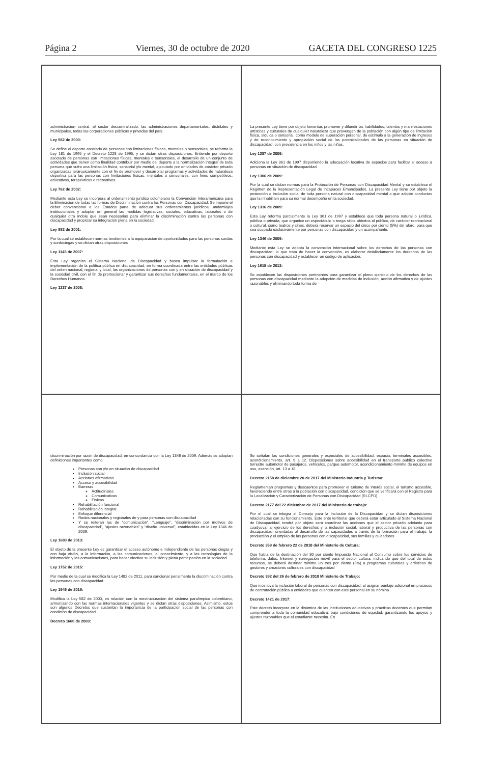Página 2 Viernes, 30 de octubre de 2020 GACETA DEL CONGRESO 1225
administración central, el sector descentralizado, las administraciones departamentales, distritales y municipales, todas las corporaciones públicas y privadas del país.
Ley 582 de 2000:
Se define el deporte asociado de personas con limitaciones físicas, mentales o sensoriales, se reforma la Ley 181 de 1995 y el Decreto 1228 de 1995, y se dictan otras disposiciones. Entiende por deporte asociado de personas con limitaciones físicas, mentales o sensoriales, el desarrollo de un conjunto de actividades que tienen como finalidad contribuir por medio del deporte a la normalización integral de toda persona que sufra una limitación física, sensorial y/o mental, ejecutado por entidades de carácter privado organizadas jerárquicamente con el fin de promover y desarrollar programas y actividades de naturaleza deportiva para las personas con limitaciones físicas, mentales o sensoriales, con fines competitivos, educativos, terapéuticos o recreativos.
Ley 762 de 2002:
Mediante esta Ley se incorpora al ordenamiento jurídico colombiano la Convención Interamericana para la Eliminación de todas las formas de Discriminación contra las Personas con Discapacidad. Se impone el deber convencional a los Estados parte de adecuar sus ordenamientos jurídicos, andamiajes institucionales y adoptar en general las medidas legislativas, sociales, educativas, laborales o de cualquier otra índole que sean necesarias para eliminar la discriminación contra las personas con discapacidad y propiciar su integración plena en la sociedad.
Ley 982 de 2001:
Por la cual se establecen normas tendientes a la equiparación de oportunidades para las personas sordas y sordociegas y se dictan otras disposiciones
Ley 1145 de 2007:
Esta Ley organiza el Sistema Nacional de Discapacidad y busca impulsar la formulación e implementación de la política pública en discapacidad, en forma coordinada entre las entidades públicas del orden nacional, regional y local, las organizaciones de personas con y en situación de discapacidad y la sociedad civil, con el fin de promocionar y garantizar sus derechos fundamentales, en el marco de los Derechos Humanos.
Ley 1237 de 2008:
La presente Ley tiene por objeto fomentar, promover y difundir las habilidades, talentos y manifestaciones artísticas y culturales de cualquier naturaleza que provengan de la población con algún tipo de limitación física, síquica o sensorial, como modelo de superación personal, de estímulo a la generación de ingresos y de reconocimiento y apropiación social de las potencialidades de las personas en situación de discapacidad, con prevalencia en los niños y las niñas.
Ley 1287 de 2009:
Adiciona la Ley 361 de 1997 disponiendo la adecuación locativa de espacios para facilitar el acceso a personas en situación de discapacidad.
Ley 1306 de 2009:
Por la cual se dictan normas para la Protección de Personas con Discapacidad Mental y se establece el Régimen de la Representación Legal de Incapaces Emancipados. La presente Ley tiene por objeto la protección e inclusión social de toda persona natural con discapacidad mental o que adopte conductas que la inhabiliten para su normal desempeño en la sociedad.
Ley 1316 de 2009:
Esta Ley reforma parcialmente la Ley 361 de 1997 y establece que toda persona natural o jurídica, pública o privada, que organice un espectáculo o tenga sitios abiertos al público, de carácter recreacional o cultural, como teatros y cines, deberá reservar un espacio del cinco por ciento (5%) del aforo, para que sea ocupado exclusivamente por personas con discapacidad y un acompañante.
Ley 1346 de 2009:
Mediante esta Ley se adopta la convención internacional sobre los derechos de las personas con discapacidad; lo que trata de hacer la convención, es elaborar detalladamente los derechos de las personas con discapacidad y establecer un código de aplicación.
Ley 1618 de 2013:
Se establecen las disposiciones pertinentes para garantizar el pleno ejercicio de los derechos de las personas con discapacidad mediante la adopción de medidas de inclusión, acción afirmativa y de ajustes razonables y eliminando toda forma de
discriminación por razón de discapacidad, en concordancia con la Ley 1346 de 2009. Además se adoptan definiciones importantes como:
Personas con y/o en situación de discapacidad
Inclusión social
Acciones afirmativas
Acceso y accesibilidad
Barreras
Actitudinales
Comunicativas
Físicas
Rehabilitación funcional
Rehabilitación integral
Enfoque diferencial
Redes nacionales y regionales de y para personas con discapacidad
Y se reiteran las de “comunicación”, “Lenguaje”, “discriminación por motivos de discapacidad”, “ajustes razonables” y “diseño universal”, establecidas en la Ley 1346 de 2009.
Ley 1680 de 2013:
El objeto de la presente Ley es garantizar el acceso autónomo e independiente de las personas ciegas y con baja visión, a la información, a las comunicaciones, al conocimiento, y a las tecnologías de la información y las comunicaciones, para hacer efectiva su inclusión y plena participación en la sociedad.
Ley 1752 de 2015:
Por medio de la cual se modifica la Ley 1482 de 2011, para sancionar penalmente la discriminación contra las personas con discapacidad.
Ley 1946 de 2019:
Modifica la Ley 582 de 2000, en relación con la reestructuración del sistema paralímpico colombiano, armonizando con las normas internacionales vigentes y se dictan otras disposiciones. Asimismo, estos son algunos Decretos que sustentan la importancia de la participación social de las personas con condición de discapacidad.
Decreto 1660 de 2003:
Se señalan las condiciones generales y especiales de accesibilidad, espacio, terminales accesibles, acondicionamiento, art. 9 a 12. Disposiciones sobre accesibilidad en el transporte público colectivo terrestre automotor de pasajeros, vehículos, parque automotor, acondicionamiento mínimo de equipos en uso, exención, art. 13 a 18.
Decreto 2158 de diciembre 20 de 2017 del Ministerio Industria y Turismo:
Reglamentan programas y descuentos para promover el turismo de interés social, el turismo accesible, favoreciendo entre otros a la población con discapacidad, condición que se verificará con el Registro para la Localización y Caracterización de Personas con Discapacidad (RLCPD).
Decreto 2177 del 22 diciembre de 2017 del Ministerio de trabajo:
Por el cual se integra el Consejo para la Inclusión de la Discapacidad y se dictan disposiciones relacionadas con su funcionamiento. Este ente territorial que deberá estar articulado al Sistema Nacional de Discapacidad, tendrá por objeto será coordinar las acciones que el sector privado adelante para coadyuvar al ejercicio de los derechos y la inclusión social, laboral y productiva de las personas con discapacidad, orientadas al desarrollo de las capacidades a través de la formación para el trabajo, la producción y el empleo de las personas con discapacidad, sus familias y cuidadores
Decreto 359 de febrero 22 de 2018 del Ministerio de Cultura:
Que habla de la destinación del 30 por ciento Impuesto Nacional al Consumo sobre los servicios de telefonía, datos, Internet y navegación móvil para el sector cultura, indicando que del total de estos recursos, se deberá destinar mínimo un tres por ciento (3%) a programas culturales y artísticos de gestores y creadores culturales con discapacidad
Decreto 392 del 26 de febrero de 2018 Ministerio de Trabajo:
Que incentiva la inclusión laboral de personas con discapacidad, al asignar puntaje adicional en procesos de contratación pública a entidades que cuenten con este personal en su nómina
Decreto 1421 de 2017:
Este decreto incorpora en la dinámica de las instituciones educativas y prácticas docentes que permitan comprender a toda la comunidad educativa, bajo condiciones de equidad, garantizando los apoyos y ajustes razonables que el estudiante necesita. En